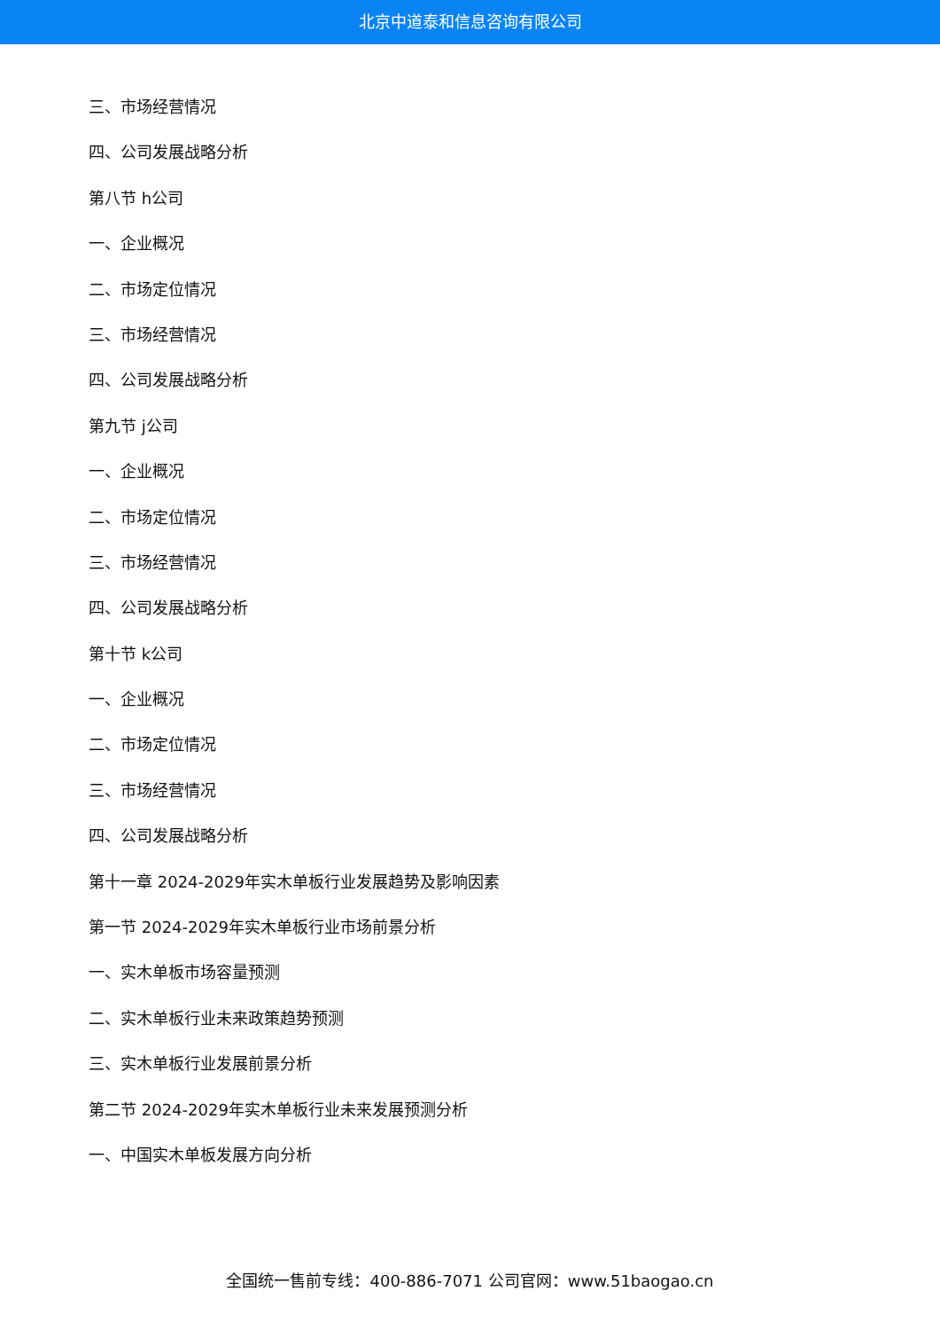北京中道泰和信息咨询有限公司
三、市场经营情况
四、公司发展战略分析
第八节 h公司
一、企业概况
二、市场定位情况
三、市场经营情况
四、公司发展战略分析
第九节 j公司
一、企业概况
二、市场定位情况
三、市场经营情况
四、公司发展战略分析
第十节 k公司
一、企业概况
二、市场定位情况
三、市场经营情况
四、公司发展战略分析
第十一章 2024-2029年实木单板行业发展趋势及影响因素
第一节 2024-2029年实木单板行业市场前景分析
一、实木单板市场容量预测
二、实木单板行业未来政策趋势预测
三、实木单板行业发展前景分析
第二节 2024-2029年实木单板行业未来发展预测分析
一、中国实木单板发展方向分析
全国统一售前专线：400-886-7071 公司官网：www.51baogao.cn